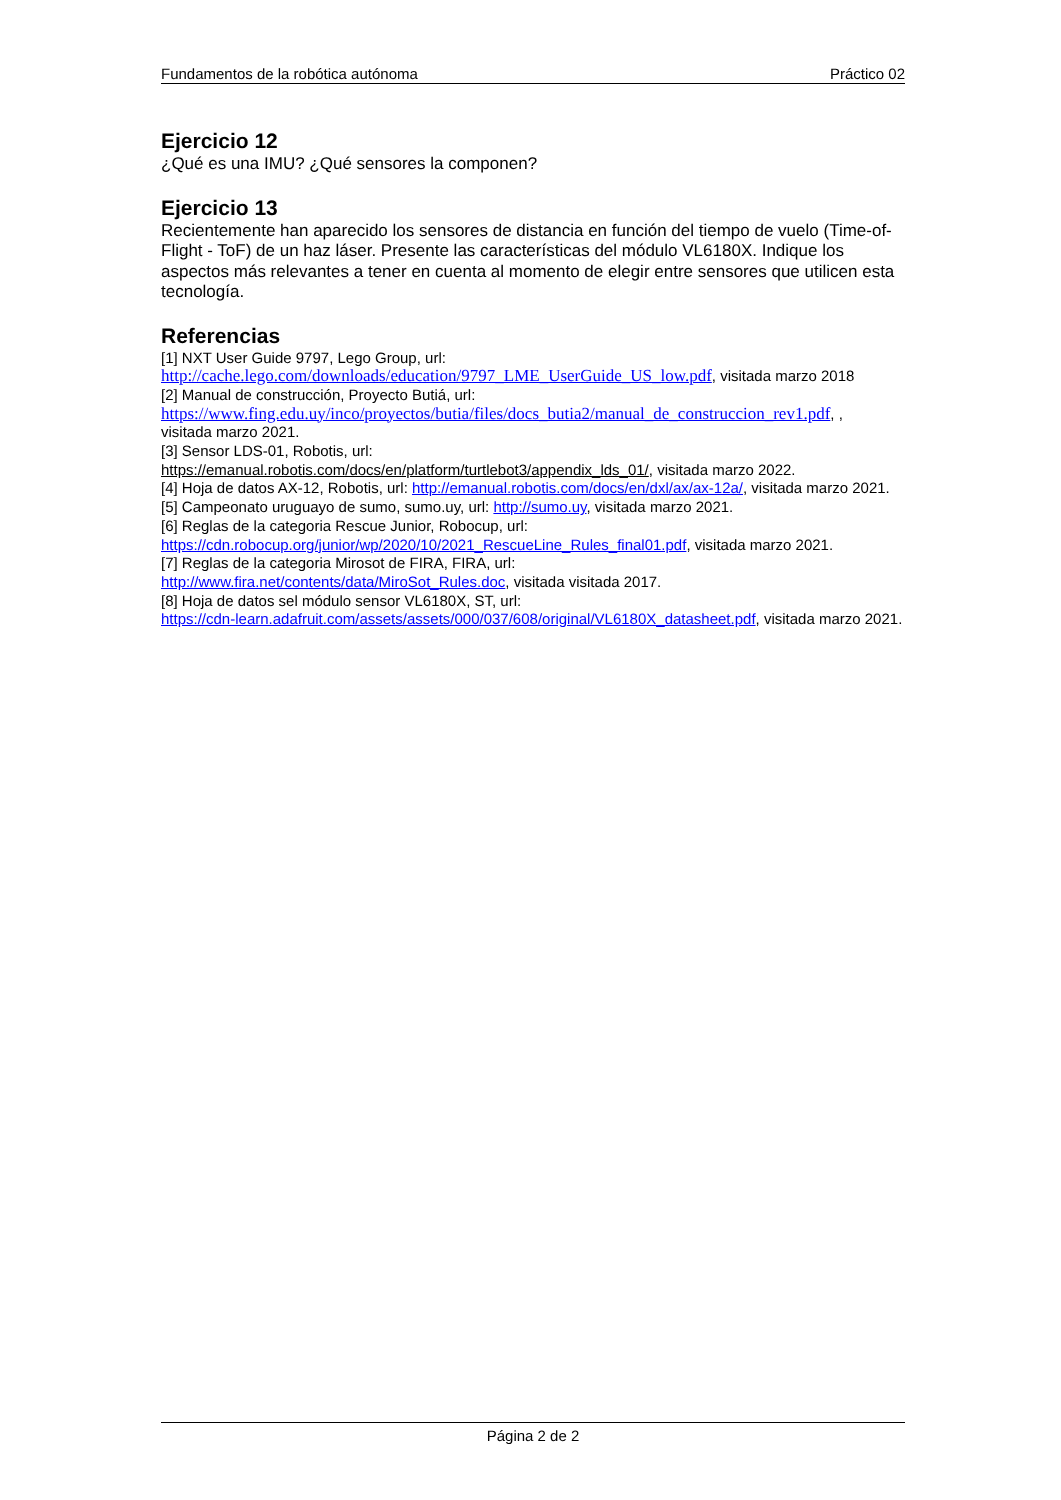Fundamentos de la robótica autónoma Práctico 02
Ejercicio 12
¿Qué es una IMU? ¿Qué sensores la componen?
Ejercicio 13
Recientemente han aparecido los sensores de distancia en función del tiempo de vuelo (Time-of-Flight - ToF) de un haz láser. Presente las características del módulo VL6180X. Indique los aspectos más relevantes a tener en cuenta al momento de elegir entre sensores que utilicen esta tecnología.
Referencias
[1] NXT User Guide 9797, Lego Group, url:
http://cache.lego.com/downloads/education/9797_LME_UserGuide_US_low.pdf, visitada marzo 2018
[2] Manual de construcción, Proyecto Butiá, url:
https://www.fing.edu.uy/inco/proyectos/butia/files/docs_butia2/manual_de_construccion_rev1.pdf, ,
visitada marzo 2021.
[3] Sensor LDS-01, Robotis, url:
https://emanual.robotis.com/docs/en/platform/turtlebot3/appendix_lds_01/, visitada marzo 2022.
[4] Hoja de datos AX-12, Robotis, url: http://emanual.robotis.com/docs/en/dxl/ax/ax-12a/, visitada marzo 2021.
[5] Campeonato uruguayo de sumo, sumo.uy, url: http://sumo.uy, visitada marzo 2021.
[6] Reglas de la categoria Rescue Junior, Robocup, url:
https://cdn.robocup.org/junior/wp/2020/10/2021_RescueLine_Rules_final01.pdf, visitada marzo 2021.
[7] Reglas de la categoria Mirosot de FIRA, FIRA, url:
http://www.fira.net/contents/data/MiroSot_Rules.doc, visitada visitada 2017.
[8] Hoja de datos sel módulo sensor VL6180X, ST, url:
https://cdn-learn.adafruit.com/assets/assets/000/037/608/original/VL6180X_datasheet.pdf, visitada marzo 2021.
Página 2 de 2